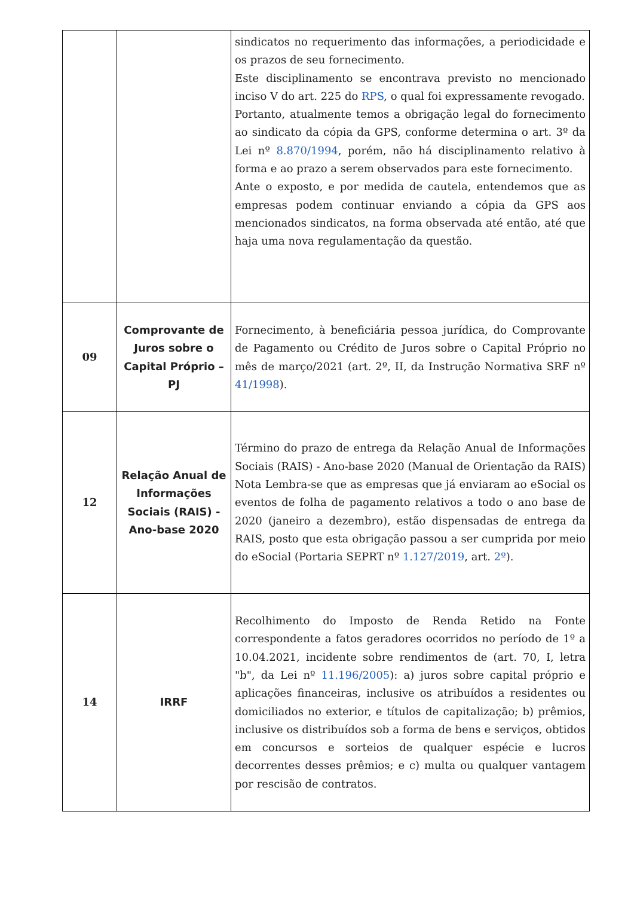| | | sindicatos no requerimento das informações, a periodicidade e os prazos de seu fornecimento. Este disciplinamento se encontrava previsto no mencionado inciso V do art. 225 do RPS , o qual foi expressamente revogado. Portanto, atualmente temos a obrigação legal do fornecimento ao sindicato da cópia da GPS, conforme determina o art. 3º da Lei nº 8.870/1994 , porém, não há disciplinamento relativo à forma e ao prazo a serem observados para este fornecimento. Ante o exposto, e por medida de cautela, entendemos que as empresas podem continuar enviando a cópia da GPS aos mencionados sindicatos, na forma observada até então, até que haja uma nova regulamentação da questão. |
| 09 | Comprovante de Juros sobre o Capital Próprio – PJ | Fornecimento, à beneficiária pessoa jurídica, do Comprovante de Pagamento ou Crédito de Juros sobre o Capital Próprio no mês de março/2021 (art. 2º, II, da Instrução Normativa SRF nº 41/1998 ). |
| 12 | Relação Anual de Informações Sociais (RAIS) - Ano-base 2020 | Término do prazo de entrega da Relação Anual de Informações Sociais (RAIS) - Ano-base 2020 (Manual de Orientação da RAIS) Nota Lembra-se que as empresas que já enviaram ao eSocial os eventos de folha de pagamento relativos a todo o ano base de 2020 (janeiro a dezembro), estão dispensadas de entrega da RAIS, posto que esta obrigação passou a ser cumprida por meio do eSocial (Portaria SEPRT nº 1.127/2019 , art. 2º ). |
| 14 | IRRF | Recolhimento do Imposto de Renda Retido na Fonte correspondente a fatos geradores ocorridos no período de 1º a 10.04.2021, incidente sobre rendimentos de (art. 70, I, letra "b", da Lei nº 11.196/2005 ): a) juros sobre capital próprio e aplicações financeiras, inclusive os atribuídos a residentes ou domiciliados no exterior, e títulos de capitalização; b) prêmios, inclusive os distribuídos sob a forma de bens e serviços, obtidos em concursos e sorteios de qualquer espécie e lucros decorrentes desses prêmios; e c) multa ou qualquer vantagem por rescisão de contratos. |